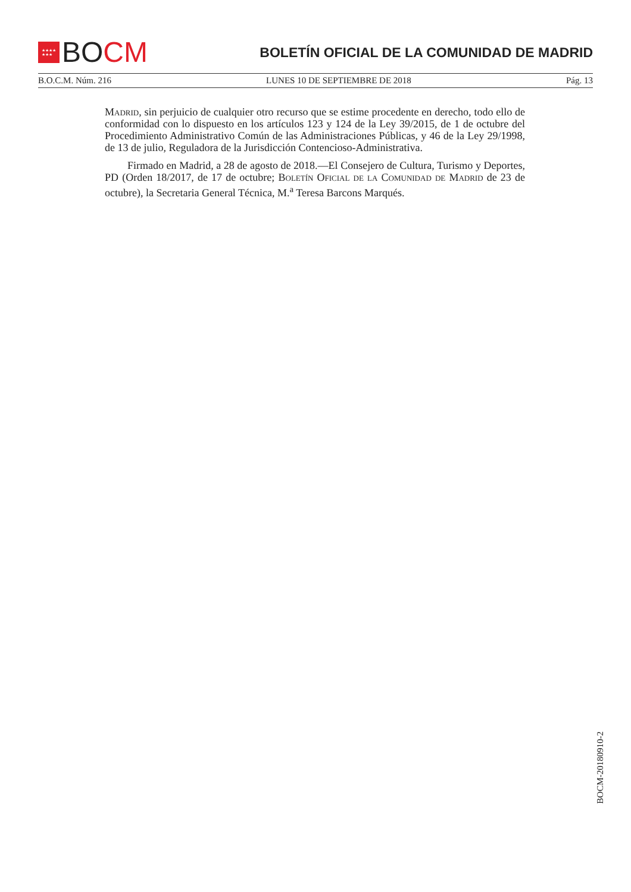★★★★
★★★
BO CM
BOLETÍN OFICIAL DE LA COMUNIDAD DE MADRID
B.O.C.M. Núm. 216 LUNES 10 DE SEPTIEMBRE DE 2018 Pág. 13
Madrid, sin perjuicio de cualquier otro recurso que se estime procedente en derecho, todo ello de conformidad con lo dispuesto en los artículos 123 y 124 de la Ley 39/2015, de 1 de octubre del Procedimiento Administrativo Común de las Administraciones Públicas, y 46 de la Ley 29/1998, de 13 de julio, Reguladora de la Jurisdicción Contencioso-Administrativa.
Firmado en Madrid, a 28 de agosto de 2018.—El Consejero de Cultura, Turismo y Deportes, PD (Orden 18/2017, de 17 de octubre; Boletín Oficial de la Comunidad de Madrid de 23 de octubre), la Secretaria General Técnica, M.<sup>a</sup> Teresa Barcons Marqués.
BOCM-20180910-2